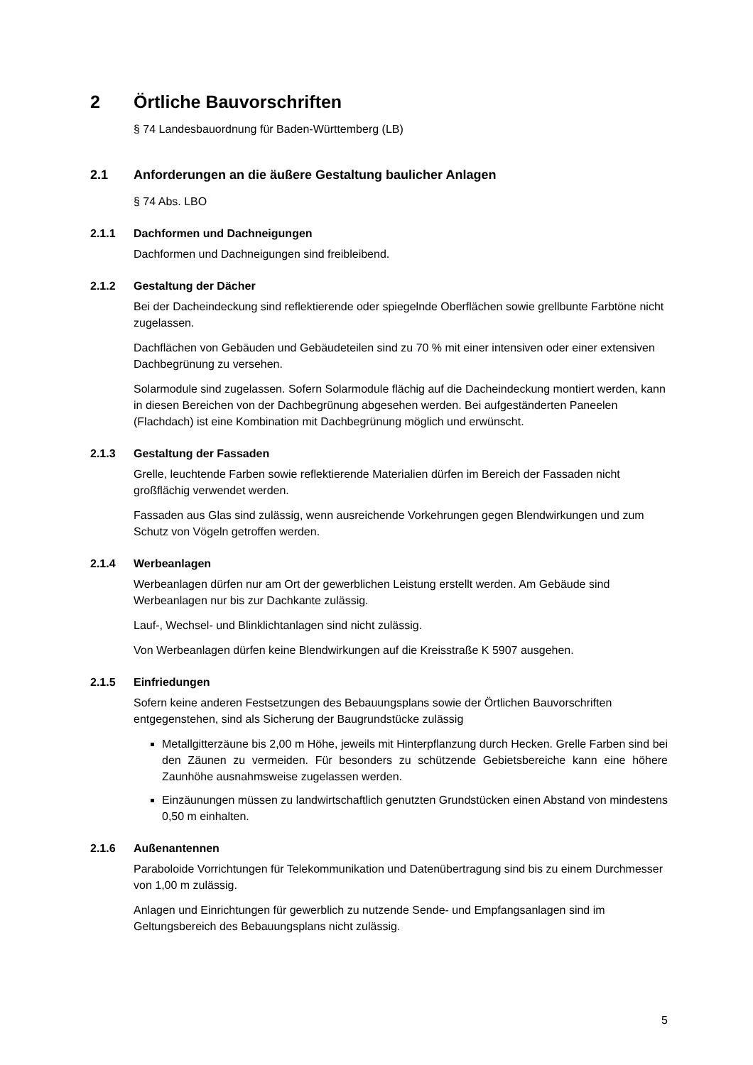2 Örtliche Bauvorschriften
§ 74 Landesbauordnung für Baden-Württemberg (LB)
2.1 Anforderungen an die äußere Gestaltung baulicher Anlagen
§ 74 Abs. LBO
2.1.1 Dachformen und Dachneigungen
Dachformen und Dachneigungen sind freibleibend.
2.1.2 Gestaltung der Dächer
Bei der Dacheindeckung sind reflektierende oder spiegelnde Oberflächen sowie grellbunte Farbtöne nicht zugelassen.
Dachflächen von Gebäuden und Gebäudeteilen sind zu 70 % mit einer intensiven oder einer extensiven Dachbegrünung zu versehen.
Solarmodule sind zugelassen. Sofern Solarmodule flächig auf die Dacheindeckung montiert werden, kann in diesen Bereichen von der Dachbegrünung abgesehen werden. Bei aufgeständerten Paneelen (Flachdach) ist eine Kombination mit Dachbegrünung möglich und erwünscht.
2.1.3 Gestaltung der Fassaden
Grelle, leuchtende Farben sowie reflektierende Materialien dürfen im Bereich der Fassaden nicht großflächig verwendet werden.
Fassaden aus Glas sind zulässig, wenn ausreichende Vorkehrungen gegen Blendwirkungen und zum Schutz von Vögeln getroffen werden.
2.1.4 Werbeanlagen
Werbeanlagen dürfen nur am Ort der gewerblichen Leistung erstellt werden. Am Gebäude sind Werbeanlagen nur bis zur Dachkante zulässig.
Lauf-, Wechsel- und Blinklichtanlagen sind nicht zulässig.
Von Werbeanlagen dürfen keine Blendwirkungen auf die Kreisstraße K 5907 ausgehen.
2.1.5 Einfriedungen
Sofern keine anderen Festsetzungen des Bebauungsplans sowie der Örtlichen Bauvorschriften entgegenstehen, sind als Sicherung der Baugrundstücke zulässig
Metallgitterzäune bis 2,00 m Höhe, jeweils mit Hinterpflanzung durch Hecken. Grelle Farben sind bei den Zäunen zu vermeiden. Für besonders zu schützende Gebietsbereiche kann eine höhere Zaunhöhe ausnahmsweise zugelassen werden.
Einzäunungen müssen zu landwirtschaftlich genutzten Grundstücken einen Abstand von mindestens 0,50 m einhalten.
2.1.6 Außenantennen
Paraboloide Vorrichtungen für Telekommunikation und Datenübertragung sind bis zu einem Durchmesser von 1,00 m zulässig.
Anlagen und Einrichtungen für gewerblich zu nutzende Sende- und Empfangsanlagen sind im Geltungsbereich des Bebauungsplans nicht zulässig.
5